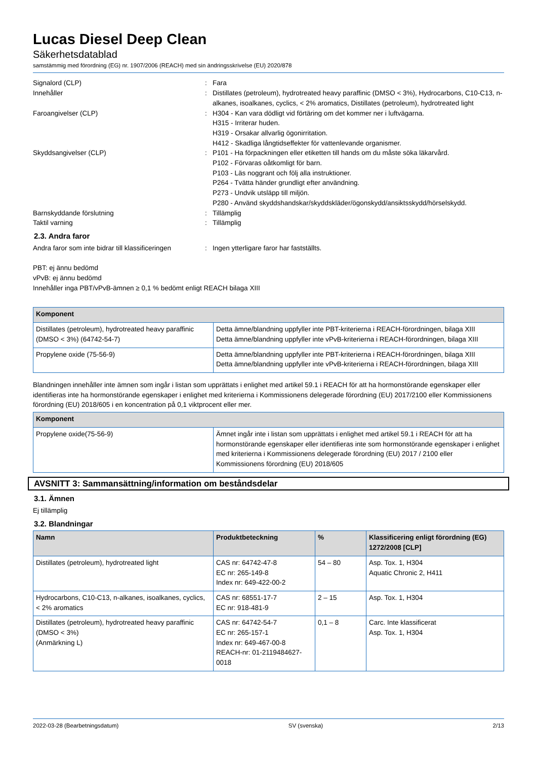Lucas Diesel Deep Clean
Säkerhetsdatablad
samstämmig med förordning (EG) nr. 1907/2006 (REACH) med sin ändringsskrivelse (EU) 2020/878
Signalord (CLP)
:
Fara
Innehåller
:
Distillates (petroleum), hydrotreated heavy paraffinic (DMSO < 3%), Hydrocarbons, C10-C13, n-alkanes, isoalkanes, cyclics, < 2% aromatics, Distillates (petroleum), hydrotreated light
Faroangivelser (CLP)
:
H304 - Kan vara dödligt vid förtäring om det kommer ner i luftvägarna.
H315 - Irriterar huden.
H319 - Orsakar allvarlig ögonirritation.
H412 - Skadliga långtidseffekter för vattenlevande organismer.
Skyddsangivelser (CLP)
:
P101 - Ha förpackningen eller etiketten till hands om du måste söka läkarvård.
P102 - Förvaras oåtkomligt för barn.
P103 - Läs noggrant och följ alla instruktioner.
P264 - Tvätta händer grundligt efter användning.
P273 - Undvik utsläpp till miljön.
P280 - Använd skyddshandskar/skyddskläder/ögonskydd/ansiktsskydd/hörselskydd.
Barnskyddande förslutning
:
Tillämplig
Taktil varning
:
Tillämplig
2.3. Andra faror
Andra faror som inte bidrar till klassificeringen
:
Ingen ytterligare faror har fastställts.
PBT: ej ännu bedömd
vPvB: ej ännu bedömd
Innehåller inga PBT/vPvB-ämnen ≥ 0,1 % bedömt enligt REACH bilaga XIII
| Komponent | |
| --- | --- |
| Distillates (petroleum), hydrotreated heavy paraffinic (DMSO < 3%) (64742-54-7) | Detta ämne/blandning uppfyller inte PBT-kriterierna i REACH-förordningen, bilaga XIII Detta ämne/blandning uppfyller inte vPvB-kriterierna i REACH-förordningen, bilaga XIII |
| Propylene oxide (75-56-9) | Detta ämne/blandning uppfyller inte PBT-kriterierna i REACH-förordningen, bilaga XIII Detta ämne/blandning uppfyller inte vPvB-kriterierna i REACH-förordningen, bilaga XIII |
Blandningen innehåller inte ämnen som ingår i listan som upprättats i enlighet med artikel 59.1 i REACH för att ha hormonstörande egenskaper eller identifieras inte ha hormonstörande egenskaper i enlighet med kriterierna i Kommissionens delegerade förordning (EU) 2017/2100 eller Kommissionens förordning (EU) 2018/605 i en koncentration på 0,1 viktprocent eller mer.
| Komponent | |
| --- | --- |
| Propylene oxide(75-56-9) | Ämnet ingår inte i listan som upprättats i enlighet med artikel 59.1 i REACH för att ha hormonstörande egenskaper eller identifieras inte som hormonstörande egenskaper i enlighet med kriterierna i Kommissionens delegerade förordning (EU) 2017 / 2100 eller Kommissionens förordning (EU) 2018/605 |
AVSNITT 3: Sammansättning/information om beståndsdelar
3.1. Ämnen
Ej tillämplig
3.2. Blandningar
| Namn | Produktbeteckning | % | Klassificering enligt förordning (EG) 1272/2008 [CLP] |
| --- | --- | --- | --- |
| Distillates (petroleum), hydrotreated light | CAS nr: 64742-47-8 EC nr: 265-149-8 Index nr: 649-422-00-2 | 54 – 80 | Asp. Tox. 1, H304 Aquatic Chronic 2, H411 |
| Hydrocarbons, C10-C13, n-alkanes, isoalkanes, cyclics, < 2% aromatics | CAS nr: 68551-17-7 EC nr: 918-481-9 | 2 – 15 | Asp. Tox. 1, H304 |
| Distillates (petroleum), hydrotreated heavy paraffinic (DMSO < 3%) (Anmärkning L) | CAS nr: 64742-54-7 EC nr: 265-157-1 Index nr: 649-467-00-8 REACH-nr: 01-2119484627-0018 | 0,1 – 8 | Carc. Inte klassificerat Asp. Tox. 1, H304 |
2022-03-28 (Bearbetningsdatum) SV (svenska) 2/13